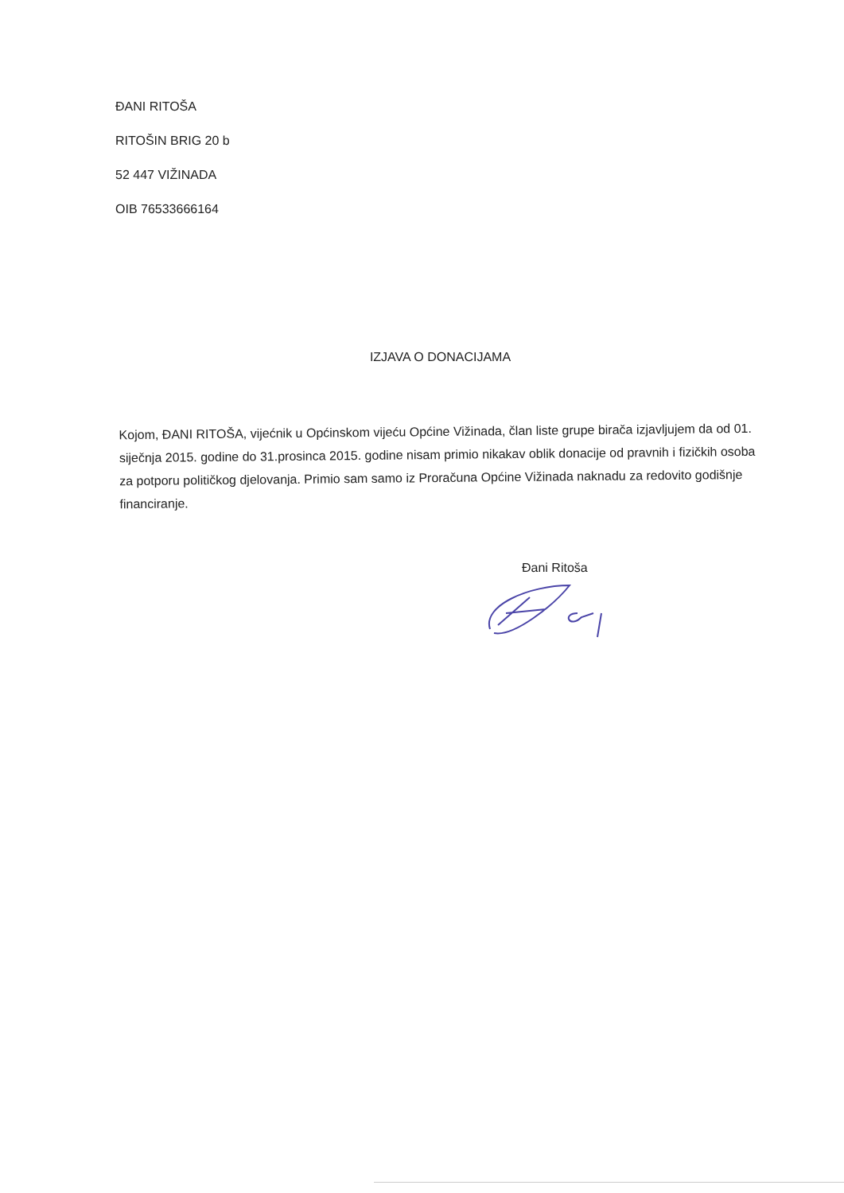ĐANI RITOŠA
RITOŠIN BRIG 20 b
52 447 VIŽINADA
OIB 76533666164
IZJAVA O DONACIJAMA
Kojom, ĐANI RITOŠA, vijećnik u Općinskom vijeću Općine Vižinada, član liste grupe birača izjavljujem da od 01. siječnja 2015. godine do 31.prosinca 2015. godine nisam primio nikakav oblik donacije od pravnih i fizičkih osoba za potporu političkog djelovanja. Primio sam samo iz Proračuna Općine Vižinada naknadu za redovito godišnje financiranje.
Đani Ritoša